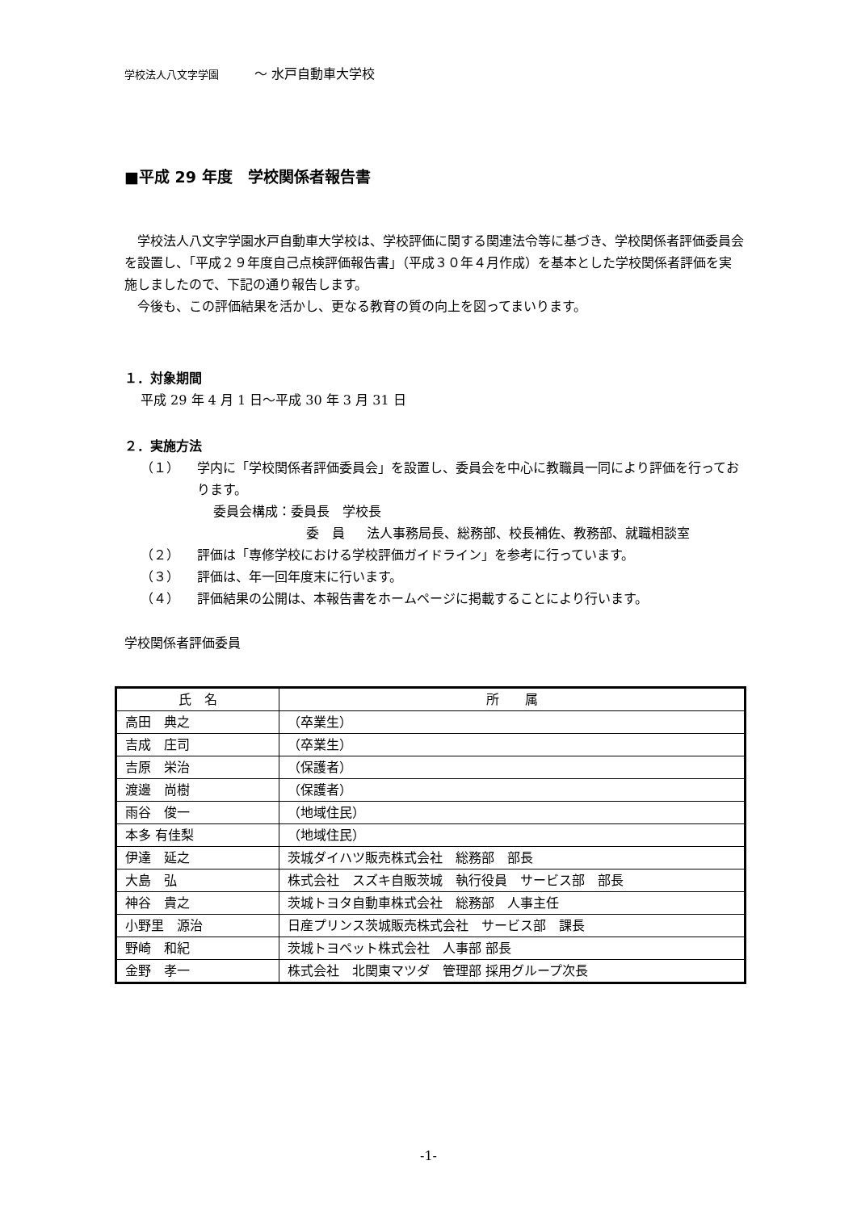学校法人八文字学園 〜 水戸自動車大学校
■平成 29 年度　学校関係者報告書
学校法人八文字学園水戸自動車大学校は、学校評価に関する関連法令等に基づき、学校関係者評価委員会を設置し、「平成２９年度自己点検評価報告書」（平成３０年４月作成）を基本とした学校関係者評価を実施しましたので、下記の通り報告します。
今後も、この評価結果を活かし、更なる教育の質の向上を図ってまいります。
１．対象期間
平成 29 年 4 月 1 日〜平成 30 年 3 月 31 日
２．実施方法
（１） 学内に「学校関係者評価委員会」を設置し、委員会を中心に教職員一同により評価を行っております。
委員会構成：委員長　学校長
委　員 法人事務局長、総務部、校長補佐、教務部、就職相談室
（２） 評価は「専修学校における学校評価ガイドライン」を参考に行っています。
（３） 評価は、年一回年度末に行います。
（４） 評価結果の公開は、本報告書をホームページに掲載することにより行います。
学校関係者評価委員
| 氏 名 | 所 属 |
| --- | --- |
| 高田 典之 | （卒業生） |
| 吉成 庄司 | （卒業生） |
| 吉原 栄治 | （保護者） |
| 渡邊 尚樹 | （保護者） |
| 雨谷 俊一 | （地域住民） |
| 本多 有佳梨 | （地域住民） |
| 伊達 延之 | 茨城ダイハツ販売株式会社 総務部 部長 |
| 大島 弘 | 株式会社 スズキ自販茨城 執行役員 サービス部 部長 |
| 神谷 貴之 | 茨城トヨタ自動車株式会社 総務部 人事主任 |
| 小野里 源治 | 日産プリンス茨城販売株式会社 サービス部 課長 |
| 野崎 和紀 | 茨城トヨペット株式会社 人事部 部長 |
| 金野 孝一 | 株式会社 北関東マツダ 管理部 採用グループ次長 |
-1-